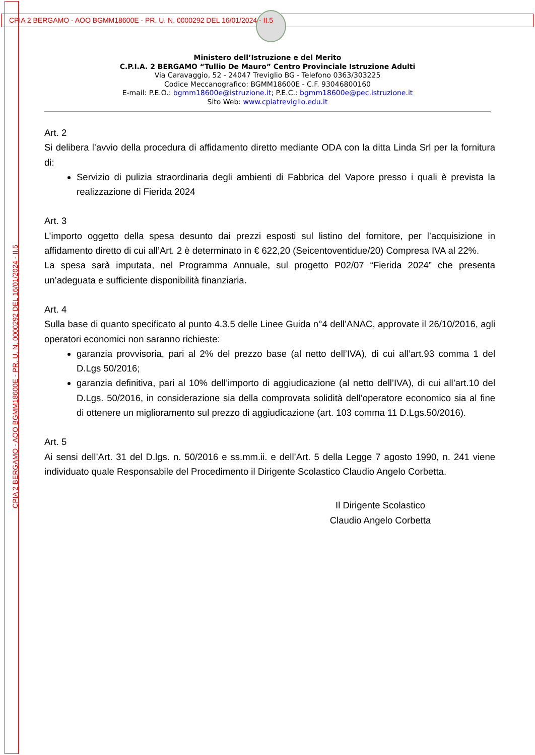CPIA 2 BERGAMO - AOO BGMM18600E - PR. U. N. 0000292 DEL 16/01/2024 - II.5
CPIA 2 BERGAMO - AOO BGMM18600E - PR. U. N. 0000292 DEL 16/01/2024 - II.5
Ministero dell’Istruzione e del Merito
C.P.I.A. 2 BERGAMO “Tullio De Mauro” Centro Provinciale Istruzione Adulti
Via Caravaggio, 52 - 24047 Treviglio BG - Telefono 0363/303225
Codice Meccanografico: BGMM18600E - C.F. 93046800160
E-mail: P.E.O.: bgmm18600e@istruzione.it; P.E.C.: bgmm18600e@pec.istruzione.it
Sito Web: www.cpiatreviglio.edu.it
Art. 2
Si delibera l’avvio della procedura di affidamento diretto mediante ODA con la ditta Linda Srl per la fornitura di:
Servizio di pulizia straordinaria degli ambienti di Fabbrica del Vapore presso i quali è prevista la realizzazione di Fierida 2024
Art. 3
L’importo oggetto della spesa desunto dai prezzi esposti sul listino del fornitore, per l’acquisizione in affidamento diretto di cui all’Art. 2 è determinato in € 622,20 (Seicentoventidue/20) Compresa IVA al 22%.
La spesa sarà imputata, nel Programma Annuale, sul progetto P02/07 “Fierida 2024” che presenta un’adeguata e sufficiente disponibilità finanziaria.
Art. 4
Sulla base di quanto specificato al punto 4.3.5 delle Linee Guida n°4 dell’ANAC, approvate il 26/10/2016, agli operatori economici non saranno richieste:
garanzia provvisoria, pari al 2% del prezzo base (al netto dell’IVA), di cui all’art.93 comma 1 del D.Lgs 50/2016;
garanzia definitiva, pari al 10% dell’importo di aggiudicazione (al netto dell’IVA), di cui all’art.10 del D.Lgs. 50/2016, in considerazione sia della comprovata solidità dell’operatore economico sia al fine di ottenere un miglioramento sul prezzo di aggiudicazione (art. 103 comma 11 D.Lgs.50/2016).
Art. 5
Ai sensi dell’Art. 31 del D.lgs. n. 50/2016 e ss.mm.ii. e dell’Art. 5 della Legge 7 agosto 1990, n. 241 viene individuato quale Responsabile del Procedimento il Dirigente Scolastico Claudio Angelo Corbetta.
Il Dirigente Scolastico
Claudio Angelo Corbetta